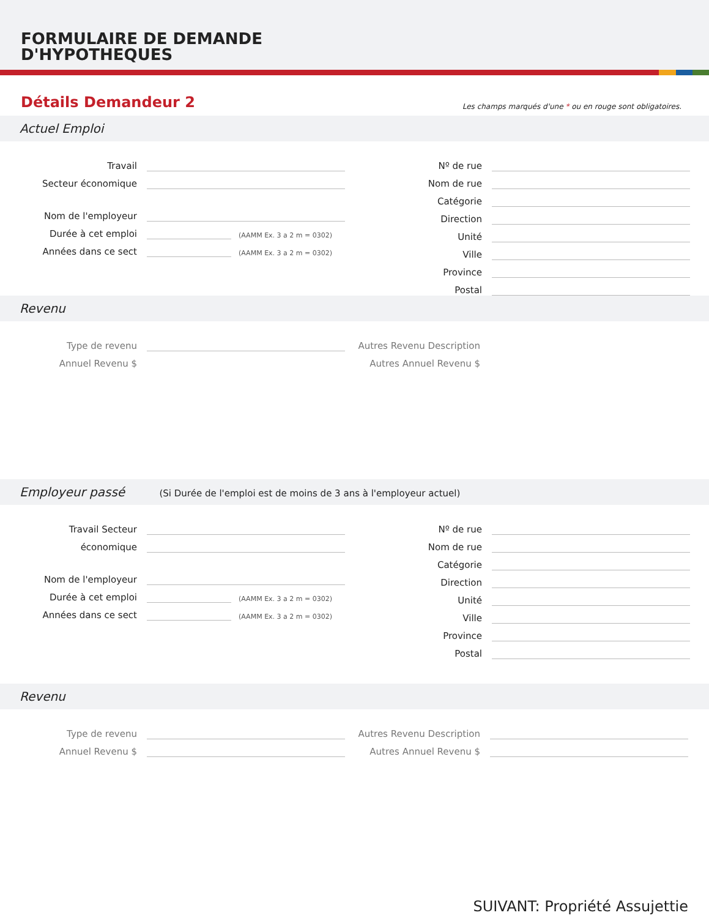FORMULAIRE DE DEMANDE
D'HYPOTHEQUES
Détails Demandeur 2
Les champs marqués d'une * ou en rouge sont obligatoires.
Actuel Emploi
Travail
Secteur économique
Nom de l'employeur
Durée à cet emploi
(AAMM Ex. 3 a 2 m = 0302)
Années dans ce sect
(AAMM Ex. 3 a 2 m = 0302)
Nº de rue
Nom de rue
Catégorie
Direction
Unité
Ville
Province
Postal
Revenu
Type de revenu
Annuel Revenu $
Autres Revenu Description
Autres Annuel Revenu $
Employeur passé (Si Durée de l'emploi est de moins de 3 ans à l'employeur actuel)
Travail Secteur
économique
Nom de l'employeur
Durée à cet emploi
(AAMM Ex. 3 a 2 m = 0302)
Années dans ce sect
(AAMM Ex. 3 a 2 m = 0302)
Nº de rue
Nom de rue
Catégorie
Direction
Unité
Ville
Province
Postal
Revenu
Type de revenu
Annuel Revenu $
Autres Revenu Description
Autres Annuel Revenu $
SUIVANT: Propriété Assujettie